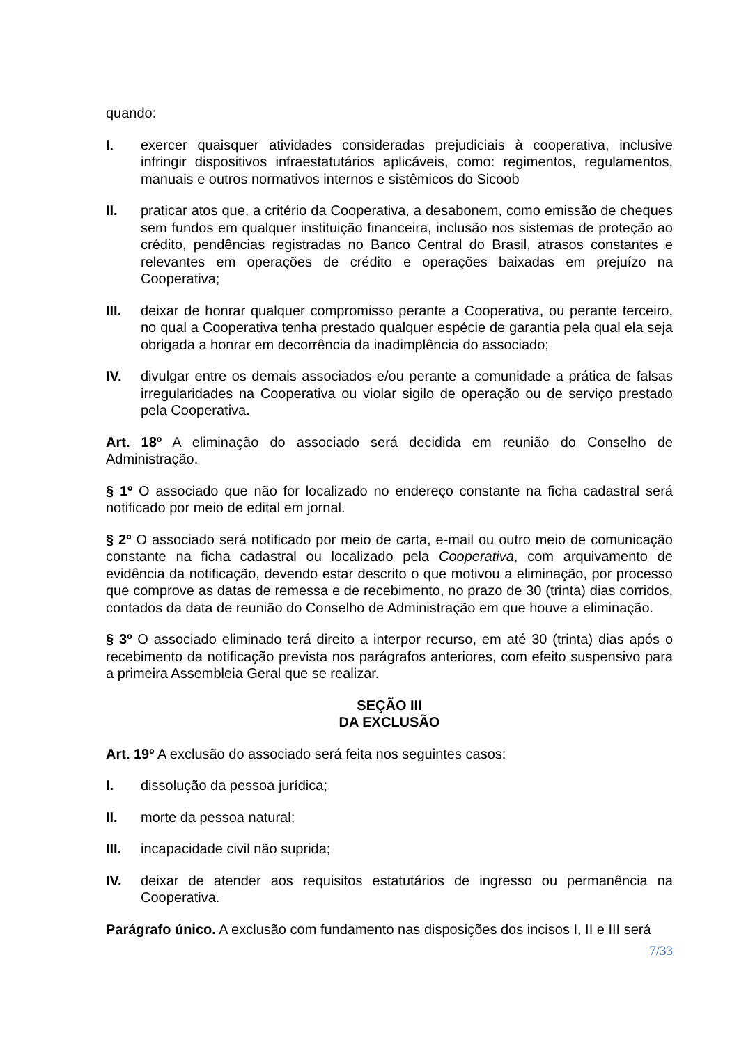quando:
I. exercer quaisquer atividades consideradas prejudiciais à cooperativa, inclusive infringir dispositivos infraestatutários aplicáveis, como: regimentos, regulamentos, manuais e outros normativos internos e sistêmicos do Sicoob
II. praticar atos que, a critério da Cooperativa, a desabonem, como emissão de cheques sem fundos em qualquer instituição financeira, inclusão nos sistemas de proteção ao crédito, pendências registradas no Banco Central do Brasil, atrasos constantes e relevantes em operações de crédito e operações baixadas em prejuízo na Cooperativa;
III. deixar de honrar qualquer compromisso perante a Cooperativa, ou perante terceiro, no qual a Cooperativa tenha prestado qualquer espécie de garantia pela qual ela seja obrigada a honrar em decorrência da inadimplência do associado;
IV. divulgar entre os demais associados e/ou perante a comunidade a prática de falsas irregularidades na Cooperativa ou violar sigilo de operação ou de serviço prestado pela Cooperativa.
Art. 18º A eliminação do associado será decidida em reunião do Conselho de Administração.
§ 1º O associado que não for localizado no endereço constante na ficha cadastral será notificado por meio de edital em jornal.
§ 2º O associado será notificado por meio de carta, e-mail ou outro meio de comunicação constante na ficha cadastral ou localizado pela Cooperativa, com arquivamento de evidência da notificação, devendo estar descrito o que motivou a eliminação, por processo que comprove as datas de remessa e de recebimento, no prazo de 30 (trinta) dias corridos, contados da data de reunião do Conselho de Administração em que houve a eliminação.
§ 3º O associado eliminado terá direito a interpor recurso, em até 30 (trinta) dias após o recebimento da notificação prevista nos parágrafos anteriores, com efeito suspensivo para a primeira Assembleia Geral que se realizar.
SEÇÃO III
DA EXCLUSÃO
Art. 19º A exclusão do associado será feita nos seguintes casos:
I. dissolução da pessoa jurídica;
II. morte da pessoa natural;
III. incapacidade civil não suprida;
IV. deixar de atender aos requisitos estatutários de ingresso ou permanência na Cooperativa.
Parágrafo único. A exclusão com fundamento nas disposições dos incisos I, II e III será
7/33